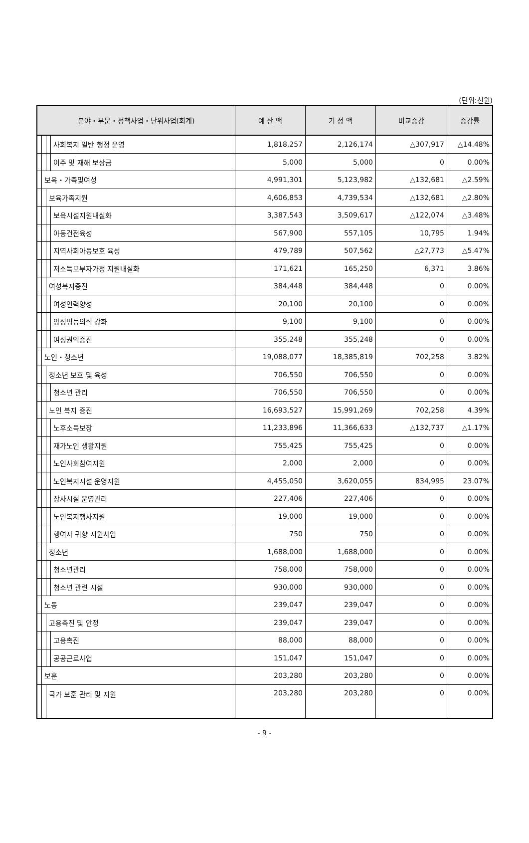(단위:천원)
| 분야・부문・정책사업・단위사업(회계) | | | | 예 산 액 | 기 정 액 | 비교증감 | 증감률 |
| --- | --- | --- | --- | --- | --- | --- | --- |
| | | | 사회복지 일반 행정 운영 | 1,818,257 | 2,126,174 | △307,917 | △14.48% |
| | | | 이주 및 재해 보상금 | 5,000 | 5,000 | 0 | 0.00% |
| | 보육・가족및여성 | | | 4,991,301 | 5,123,982 | △132,681 | △2.59% |
| | | 보육가족지원 | | 4,606,853 | 4,739,534 | △132,681 | △2.80% |
| | | | 보육시설지원내실화 | 3,387,543 | 3,509,617 | △122,074 | △3.48% |
| | | | 아동건전육성 | 567,900 | 557,105 | 10,795 | 1.94% |
| | | | 지역사회아동보호 육성 | 479,789 | 507,562 | △27,773 | △5.47% |
| | | | 저소득모부자가정 지원내실화 | 171,621 | 165,250 | 6,371 | 3.86% |
| | | 여성복지증진 | | 384,448 | 384,448 | 0 | 0.00% |
| | | | 여성인력양성 | 20,100 | 20,100 | 0 | 0.00% |
| | | | 양성평등의식 강화 | 9,100 | 9,100 | 0 | 0.00% |
| | | | 여성권익증진 | 355,248 | 355,248 | 0 | 0.00% |
| | 노인・청소년 | | | 19,088,077 | 18,385,819 | 702,258 | 3.82% |
| | | 청소년 보호 및 육성 | | 706,550 | 706,550 | 0 | 0.00% |
| | | | 청소년 관리 | 706,550 | 706,550 | 0 | 0.00% |
| | | 노인 복지 증진 | | 16,693,527 | 15,991,269 | 702,258 | 4.39% |
| | | | 노후소득보장 | 11,233,896 | 11,366,633 | △132,737 | △1.17% |
| | | | 재가노인 생활지원 | 755,425 | 755,425 | 0 | 0.00% |
| | | | 노인사회참여지원 | 2,000 | 2,000 | 0 | 0.00% |
| | | | 노인복지시설 운영지원 | 4,455,050 | 3,620,055 | 834,995 | 23.07% |
| | | | 장사시설 운영관리 | 227,406 | 227,406 | 0 | 0.00% |
| | | | 노인복지행사지원 | 19,000 | 19,000 | 0 | 0.00% |
| | | | 행여자 귀향 지원사업 | 750 | 750 | 0 | 0.00% |
| | | 청소년 | | 1,688,000 | 1,688,000 | 0 | 0.00% |
| | | | 청소년관리 | 758,000 | 758,000 | 0 | 0.00% |
| | | | 청소년 관련 시설 | 930,000 | 930,000 | 0 | 0.00% |
| | 노동 | | | 239,047 | 239,047 | 0 | 0.00% |
| | | 고용촉진 및 안정 | | 239,047 | 239,047 | 0 | 0.00% |
| | | | 고용촉진 | 88,000 | 88,000 | 0 | 0.00% |
| | | | 공공근로사업 | 151,047 | 151,047 | 0 | 0.00% |
| | 보훈 | | | 203,280 | 203,280 | 0 | 0.00% |
| | | 국가 보훈 관리 및 지원 | | 203,280 | 203,280 | 0 | 0.00% |
- 9 -